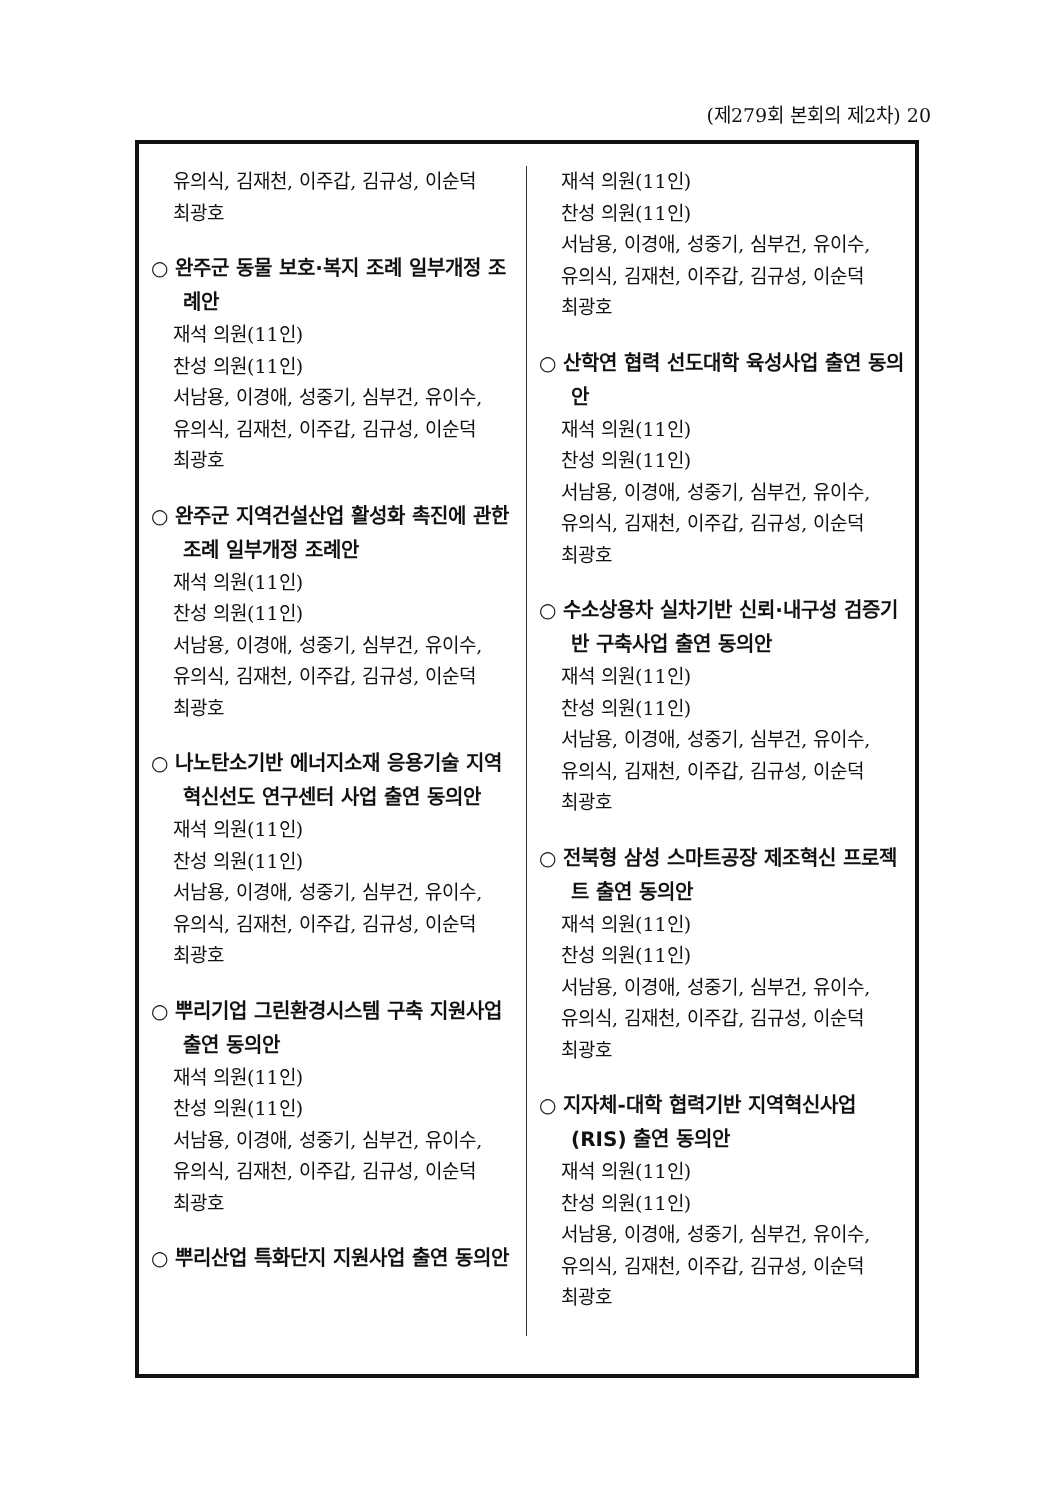(제279회 본회의 제2차) 20
유의식, 김재천, 이주갑, 김규성, 이순덕
최광호
○ 완주군 동물 보호·복지 조례 일부개정 조례안
재석 의원(11인)
찬성 의원(11인)
서남용, 이경애, 성중기, 심부건, 유이수,
유의식, 김재천, 이주갑, 김규성, 이순덕
최광호
○ 완주군 지역건설산업 활성화 촉진에 관한 조례 일부개정 조례안
재석 의원(11인)
찬성 의원(11인)
서남용, 이경애, 성중기, 심부건, 유이수,
유의식, 김재천, 이주갑, 김규성, 이순덕
최광호
○ 나노탄소기반 에너지소재 응용기술 지역혁신선도 연구센터 사업 출연 동의안
재석 의원(11인)
찬성 의원(11인)
서남용, 이경애, 성중기, 심부건, 유이수,
유의식, 김재천, 이주갑, 김규성, 이순덕
최광호
○ 뿌리기업 그린환경시스템 구축 지원사업 출연 동의안
재석 의원(11인)
찬성 의원(11인)
서남용, 이경애, 성중기, 심부건, 유이수,
유의식, 김재천, 이주갑, 김규성, 이순덕
최광호
○ 뿌리산업 특화단지 지원사업 출연 동의안
재석 의원(11인)
찬성 의원(11인)
서남용, 이경애, 성중기, 심부건, 유이수,
유의식, 김재천, 이주갑, 김규성, 이순덕
최광호
○ 산학연 협력 선도대학 육성사업 출연 동의안
재석 의원(11인)
찬성 의원(11인)
서남용, 이경애, 성중기, 심부건, 유이수,
유의식, 김재천, 이주갑, 김규성, 이순덕
최광호
○ 수소상용차 실차기반 신뢰·내구성 검증기반 구축사업 출연 동의안
재석 의원(11인)
찬성 의원(11인)
서남용, 이경애, 성중기, 심부건, 유이수,
유의식, 김재천, 이주갑, 김규성, 이순덕
최광호
○ 전북형 삼성 스마트공장 제조혁신 프로젝트 출연 동의안
재석 의원(11인)
찬성 의원(11인)
서남용, 이경애, 성중기, 심부건, 유이수,
유의식, 김재천, 이주갑, 김규성, 이순덕
최광호
○ 지자체-대학 협력기반 지역혁신사업(RIS) 출연 동의안
재석 의원(11인)
찬성 의원(11인)
서남용, 이경애, 성중기, 심부건, 유이수,
유의식, 김재천, 이주갑, 김규성, 이순덕
최광호